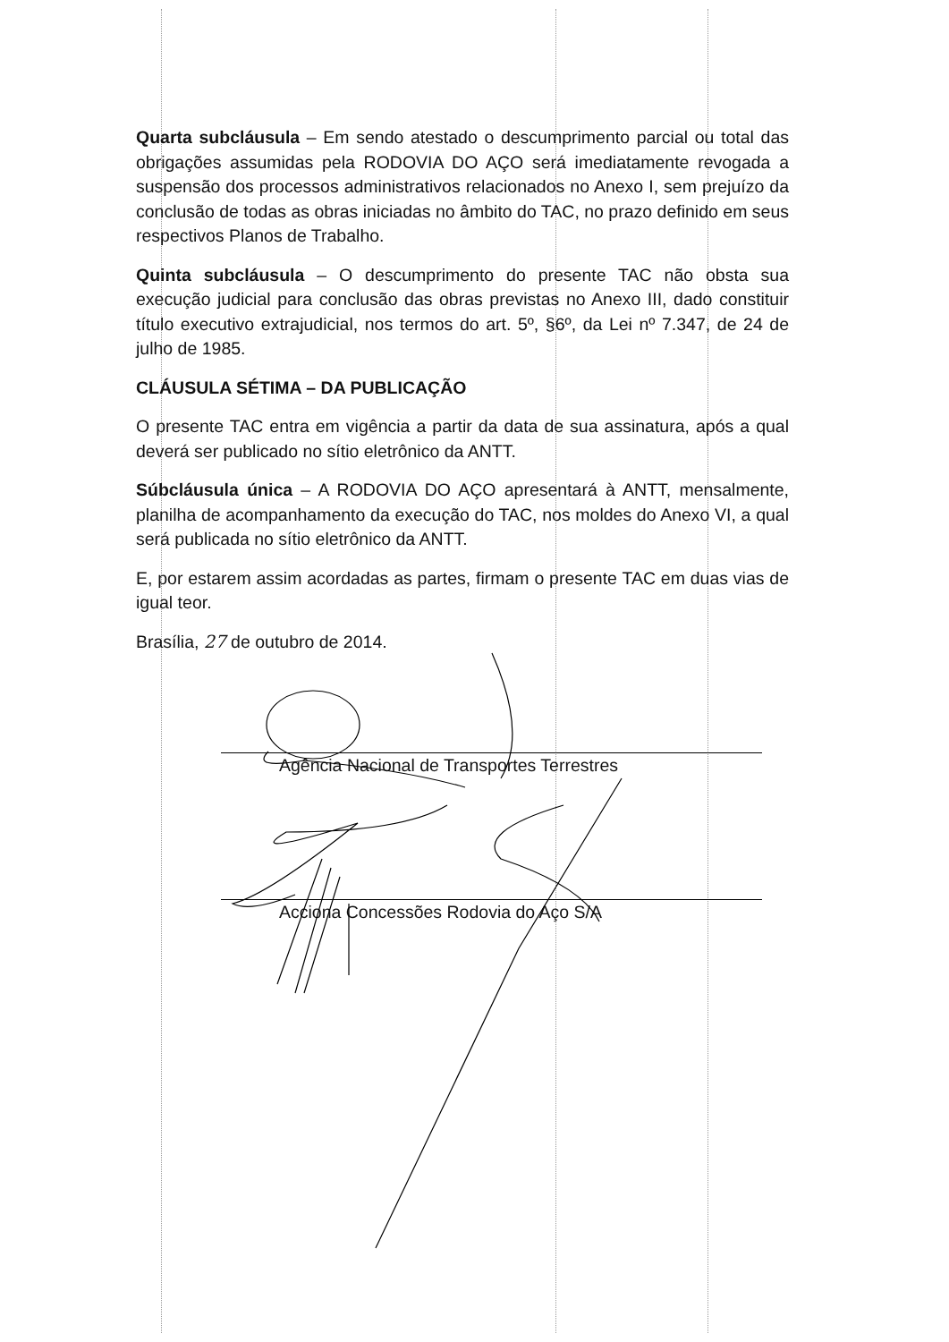Quarta subcláusula – Em sendo atestado o descumprimento parcial ou total das obrigações assumidas pela RODOVIA DO AÇO será imediatamente revogada a suspensão dos processos administrativos relacionados no Anexo I, sem prejuízo da conclusão de todas as obras iniciadas no âmbito do TAC, no prazo definido em seus respectivos Planos de Trabalho.
Quinta subcláusula – O descumprimento do presente TAC não obsta sua execução judicial para conclusão das obras previstas no Anexo III, dado constituir título executivo extrajudicial, nos termos do art. 5º, §6º, da Lei nº 7.347, de 24 de julho de 1985.
CLÁUSULA SÉTIMA – DA PUBLICAÇÃO
O presente TAC entra em vigência a partir da data de sua assinatura, após a qual deverá ser publicado no sítio eletrônico da ANTT.
Súbcláusula única – A RODOVIA DO AÇO apresentará à ANTT, mensalmente, planilha de acompanhamento da execução do TAC, nos moldes do Anexo VI, a qual será publicada no sítio eletrônico da ANTT.
E, por estarem assim acordadas as partes, firmam o presente TAC em duas vias de igual teor.
Brasília, 27 de outubro de 2014.
Agência Nacional de Transportes Terrestres
Acciona Concessões Rodovia do Aço S/A